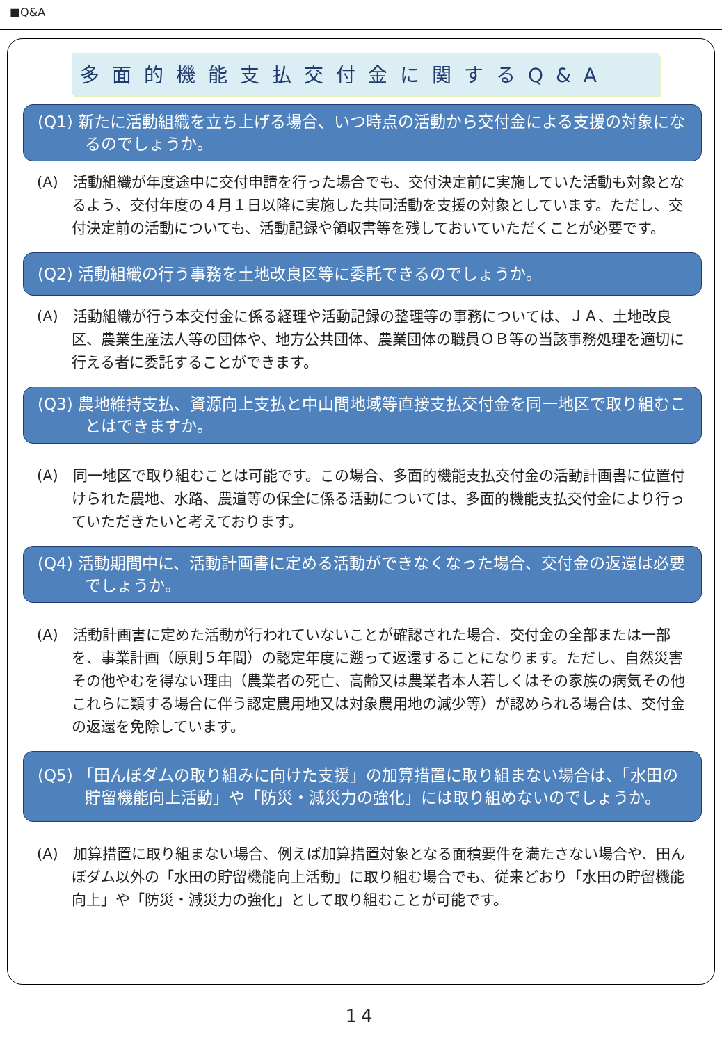■Q&A
多面的機能支払交付金に関するQ&A
(Q1) 新たに活動組織を立ち上げる場合、いつ時点の活動から交付金による支援の対象になるのでしょうか。
(A)　活動組織が年度途中に交付申請を行った場合でも、交付決定前に実施していた活動も対象となるよう、交付年度の４月１日以降に実施した共同活動を支援の対象としています。ただし、交付決定前の活動についても、活動記録や領収書等を残しておいていただくことが必要です。
(Q2) 活動組織の行う事務を土地改良区等に委託できるのでしょうか。
(A)　活動組織が行う本交付金に係る経理や活動記録の整理等の事務については、ＪＡ、土地改良区、農業生産法人等の団体や、地方公共団体、農業団体の職員ＯＢ等の当該事務処理を適切に行える者に委託することができます。
(Q3) 農地維持支払、資源向上支払と中山間地域等直接支払交付金を同一地区で取り組むことはできますか。
(A)　同一地区で取り組むことは可能です。この場合、多面的機能支払交付金の活動計画書に位置付けられた農地、水路、農道等の保全に係る活動については、多面的機能支払交付金により行っていただきたいと考えております。
(Q4) 活動期間中に、活動計画書に定める活動ができなくなった場合、交付金の返還は必要でしょうか。
(A)　活動計画書に定めた活動が行われていないことが確認された場合、交付金の全部または一部を、事業計画（原則５年間）の認定年度に遡って返還することになります。ただし、自然災害その他やむを得ない理由（農業者の死亡、高齢又は農業者本人若しくはその家族の病気その他これらに類する場合に伴う認定農用地又は対象農用地の減少等）が認められる場合は、交付金の返還を免除しています。
(Q5) 「田んぼダムの取り組みに向けた支援」の加算措置に取り組まない場合は、「水田の貯留機能向上活動」や「防災・減災力の強化」には取り組めないのでしょうか。
(A)　加算措置に取り組まない場合、例えば加算措置対象となる面積要件を満たさない場合や、田んぼダム以外の「水田の貯留機能向上活動」に取り組む場合でも、従来どおり「水田の貯留機能向上」や「防災・減災力の強化」として取り組むことが可能です。
14